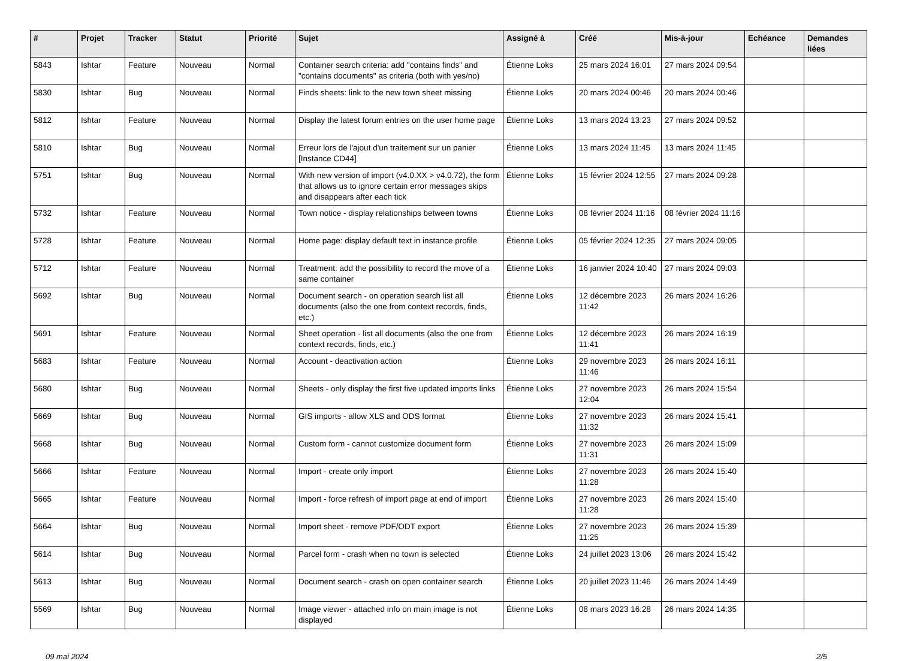| # | Projet | Tracker | Statut | Priorité | Sujet | Assigné à | Créé | Mis-à-jour | Echéance | Demandes liées |
| --- | --- | --- | --- | --- | --- | --- | --- | --- | --- | --- |
| 5843 | Ishtar | Feature | Nouveau | Normal | Container search criteria: add "contains finds" and "contains documents" as criteria (both with yes/no) | Étienne Loks | 25 mars 2024 16:01 | 27 mars 2024 09:54 | | |
| 5830 | Ishtar | Bug | Nouveau | Normal | Finds sheets: link to the new town sheet missing | Étienne Loks | 20 mars 2024 00:46 | 20 mars 2024 00:46 | | |
| 5812 | Ishtar | Feature | Nouveau | Normal | Display the latest forum entries on the user home page | Étienne Loks | 13 mars 2024 13:23 | 27 mars 2024 09:52 | | |
| 5810 | Ishtar | Bug | Nouveau | Normal | Erreur lors de l'ajout d'un traitement sur un panier [Instance CD44] | Étienne Loks | 13 mars 2024 11:45 | 13 mars 2024 11:45 | | |
| 5751 | Ishtar | Bug | Nouveau | Normal | With new version of import (v4.0.XX > v4.0.72), the form that allows us to ignore certain error messages skips and disappears after each tick | Étienne Loks | 15 février 2024 12:55 | 27 mars 2024 09:28 | | |
| 5732 | Ishtar | Feature | Nouveau | Normal | Town notice - display relationships between towns | Étienne Loks | 08 février 2024 11:16 | 08 février 2024 11:16 | | |
| 5728 | Ishtar | Feature | Nouveau | Normal | Home page: display default text in instance profile | Étienne Loks | 05 février 2024 12:35 | 27 mars 2024 09:05 | | |
| 5712 | Ishtar | Feature | Nouveau | Normal | Treatment: add the possibility to record the move of a same container | Étienne Loks | 16 janvier 2024 10:40 | 27 mars 2024 09:03 | | |
| 5692 | Ishtar | Bug | Nouveau | Normal | Document search - on operation search list all documents (also the one from context records, finds, etc.) | Étienne Loks | 12 décembre 2023 11:42 | 26 mars 2024 16:26 | | |
| 5691 | Ishtar | Feature | Nouveau | Normal | Sheet operation - list all documents (also the one from context records, finds, etc.) | Étienne Loks | 12 décembre 2023 11:41 | 26 mars 2024 16:19 | | |
| 5683 | Ishtar | Feature | Nouveau | Normal | Account - deactivation action | Étienne Loks | 29 novembre 2023 11:46 | 26 mars 2024 16:11 | | |
| 5680 | Ishtar | Bug | Nouveau | Normal | Sheets - only display the first five updated imports links | Étienne Loks | 27 novembre 2023 12:04 | 26 mars 2024 15:54 | | |
| 5669 | Ishtar | Bug | Nouveau | Normal | GIS imports - allow XLS and ODS format | Étienne Loks | 27 novembre 2023 11:32 | 26 mars 2024 15:41 | | |
| 5668 | Ishtar | Bug | Nouveau | Normal | Custom form - cannot customize document form | Étienne Loks | 27 novembre 2023 11:31 | 26 mars 2024 15:09 | | |
| 5666 | Ishtar | Feature | Nouveau | Normal | Import - create only import | Étienne Loks | 27 novembre 2023 11:28 | 26 mars 2024 15:40 | | |
| 5665 | Ishtar | Feature | Nouveau | Normal | Import - force refresh of import page at end of import | Étienne Loks | 27 novembre 2023 11:28 | 26 mars 2024 15:40 | | |
| 5664 | Ishtar | Bug | Nouveau | Normal | Import sheet - remove PDF/ODT export | Étienne Loks | 27 novembre 2023 11:25 | 26 mars 2024 15:39 | | |
| 5614 | Ishtar | Bug | Nouveau | Normal | Parcel form - crash when no town is selected | Étienne Loks | 24 juillet 2023 13:06 | 26 mars 2024 15:42 | | |
| 5613 | Ishtar | Bug | Nouveau | Normal | Document search - crash on open container search | Étienne Loks | 20 juillet 2023 11:46 | 26 mars 2024 14:49 | | |
| 5569 | Ishtar | Bug | Nouveau | Normal | Image viewer - attached info on main image is not displayed | Étienne Loks | 08 mars 2023 16:28 | 26 mars 2024 14:35 | | |
09 mai 2024 2/5